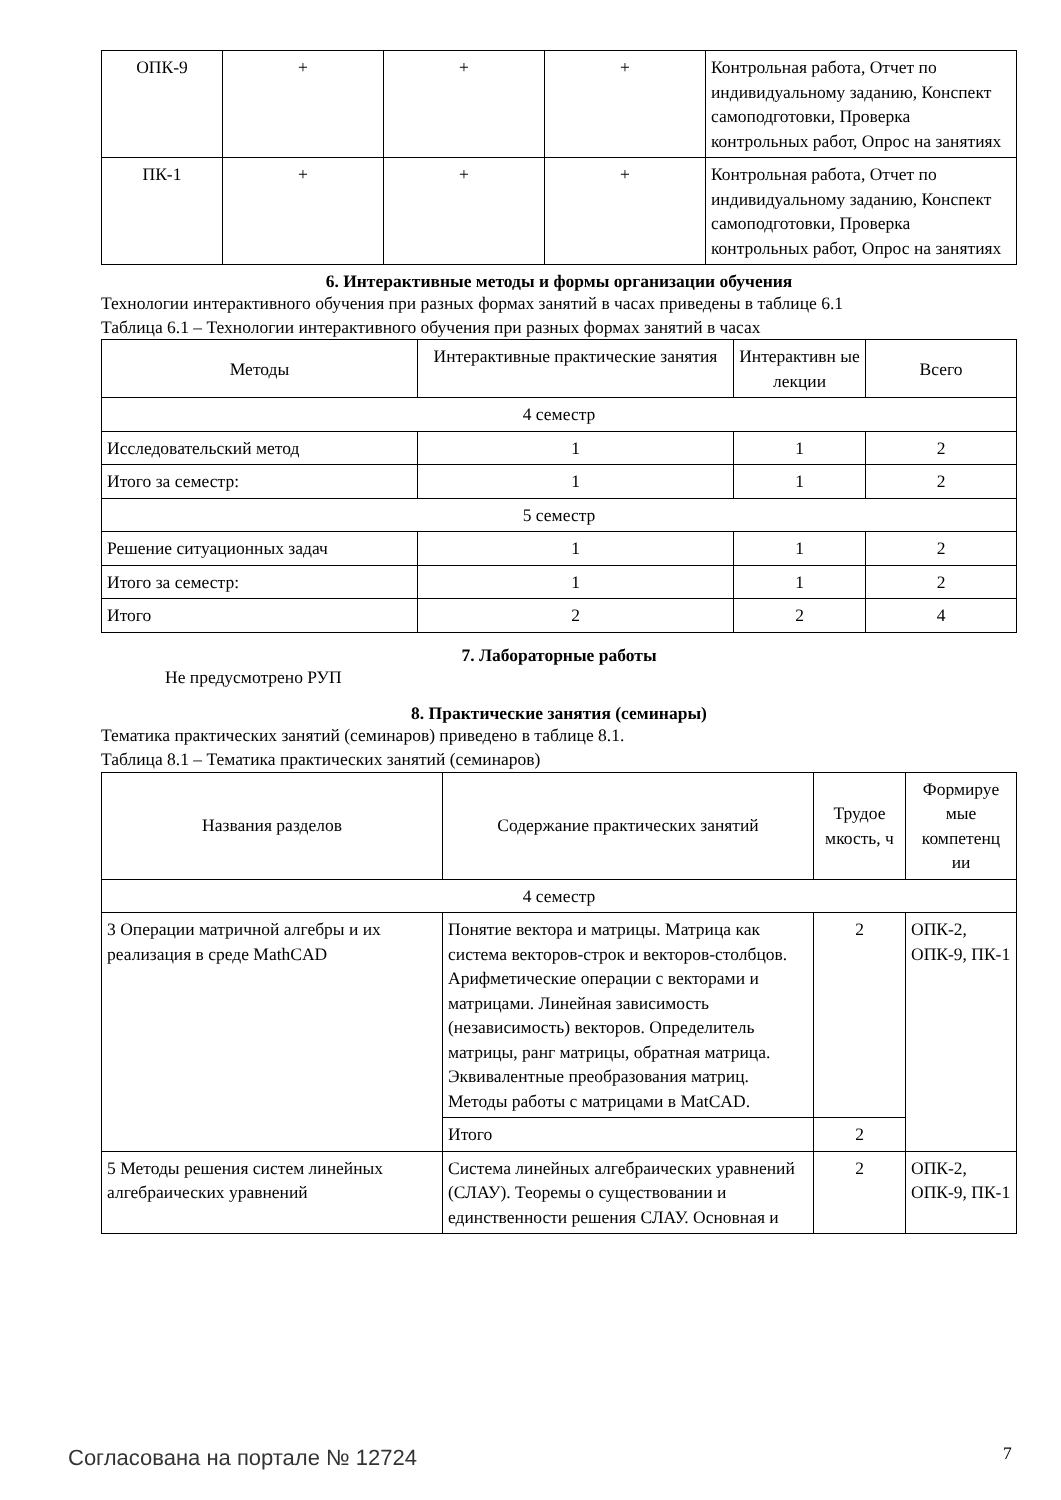| ОПК-9 | + | + | + | Контрольная работа, Отчет по индивидуальному заданию, Конспект самоподготовки, Проверка контрольных работ, Опрос на занятиях |
| ПК-1 | + | + | + | Контрольная работа, Отчет по индивидуальному заданию, Конспект самоподготовки, Проверка контрольных работ, Опрос на занятиях |
6. Интерактивные методы и формы организации обучения
Технологии интерактивного обучения при разных формах занятий в часах приведены в таблице 6.1
Таблица 6.1 – Технологии интерактивного обучения при разных формах занятий в часах
| Методы | Интерактивные практические занятия | Интерактивн ые лекции | Всего |
| --- | --- | --- | --- |
| 4 семестр | | | |
| Исследовательский метод | 1 | 1 | 2 |
| Итого за семестр: | 1 | 1 | 2 |
| 5 семестр | | | |
| Решение ситуационных задач | 1 | 1 | 2 |
| Итого за семестр: | 1 | 1 | 2 |
| Итого | 2 | 2 | 4 |
7. Лабораторные работы
Не предусмотрено РУП
8. Практические занятия (семинары)
Тематика практических занятий (семинаров) приведено в таблице 8.1.
Таблица 8.1 – Тематика практических занятий (семинаров)
| Названия разделов | Содержание практических занятий | Трудое мкость, ч | Формируе мые компетенц ии |
| --- | --- | --- | --- |
| 4 семестр | | | |
| 3 Операции матричной алгебры и их реализация в среде MathCAD | Понятие вектора и матрицы. Матрица как система векторов-строк и векторов-столбцов. Арифметические операции с векторами и матрицами. Линейная зависимость (независимость) векторов. Определитель матрицы, ранг матрицы, обратная матрица. Эквивалентные преобразования матриц. Методы работы с матрицами в MatCAD. | 2 | ОПК-2, ОПК-9, ПК-1 |
| | Итого | 2 | |
| 5 Методы решения систем линейных алгебраических уравнений | Система линейных алгебраических уравнений (СЛАУ). Теоремы о существовании и единственности решения СЛАУ. Основная и | 2 | ОПК-2, ОПК-9, ПК-1 |
Согласована на портале № 12724 7